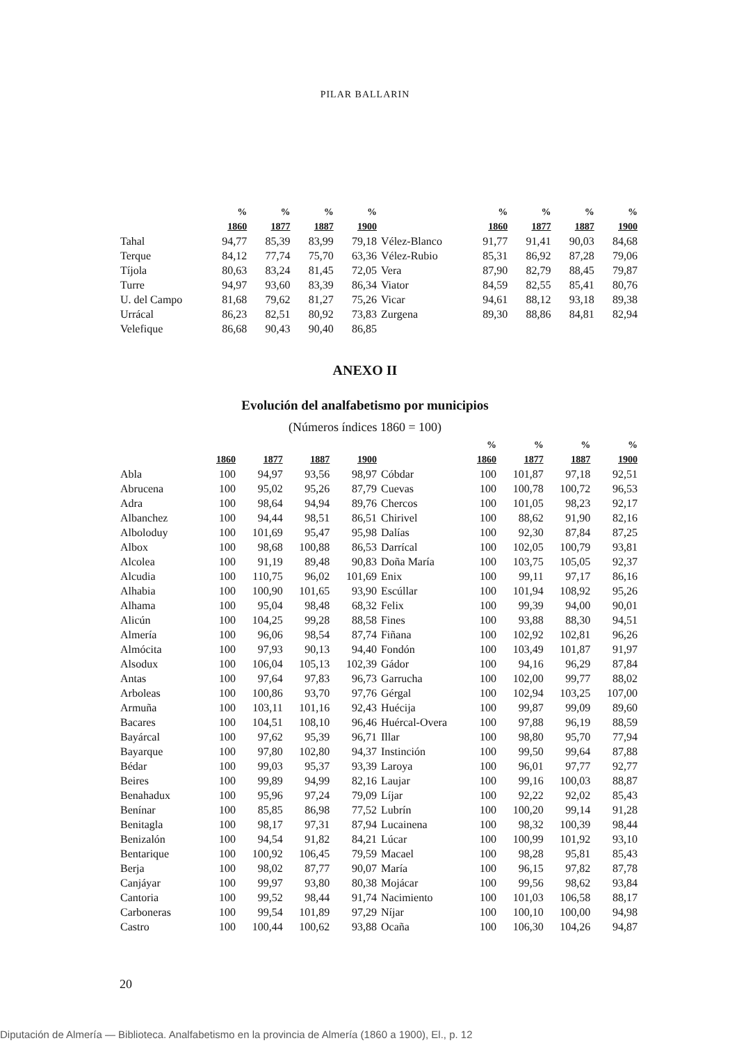PILAR BALLARIN
| | % | % | % | % | | % | % | % | % |
| --- | --- | --- | --- | --- | --- | --- | --- | --- | --- |
| | 1860 | 1877 | 1887 | 1900 | | 1860 | 1877 | 1887 | 1900 |
| Tahal | 94,77 | 85,39 | 83,99 | 79,18 | Vélez-Blanco | 91,77 | 91,41 | 90,03 | 84,68 |
| Terque | 84,12 | 77,74 | 75,70 | 63,36 | Vélez-Rubio | 85,31 | 86,92 | 87,28 | 79,06 |
| Tíjola | 80,63 | 83,24 | 81,45 | 72,05 | Vera | 87,90 | 82,79 | 88,45 | 79,87 |
| Turre | 94,97 | 93,60 | 83,39 | 86,34 | Viator | 84,59 | 82,55 | 85,41 | 80,76 |
| U. del Campo | 81,68 | 79,62 | 81,27 | 75,26 | Vicar | 94,61 | 88,12 | 93,18 | 89,38 |
| Urrácal | 86,23 | 82,51 | 80,92 | 73,83 | Zurgena | 89,30 | 88,86 | 84,81 | 82,94 |
| Velefique | 86,68 | 90,43 | 90,40 | 86,85 | | | | | |
ANEXO II
Evolución del analfabetismo por municipios
(Números índices 1860 = 100)
| | | | | | | % | % | % | % |
| --- | --- | --- | --- | --- | --- | --- | --- | --- | --- |
| | 1860 | 1877 | 1887 | 1900 | | 1860 | 1877 | 1887 | 1900 |
| Abla | 100 | 94,97 | 93,56 | 98,97 | Cóbdar | 100 | 101,87 | 97,18 | 92,51 |
| Abrucena | 100 | 95,02 | 95,26 | 87,79 | Cuevas | 100 | 100,78 | 100,72 | 96,53 |
| Adra | 100 | 98,64 | 94,94 | 89,76 | Chercos | 100 | 101,05 | 98,23 | 92,17 |
| Albanchez | 100 | 94,44 | 98,51 | 86,51 | Chirivel | 100 | 88,62 | 91,90 | 82,16 |
| Alboloduy | 100 | 101,69 | 95,47 | 95,98 | Dalías | 100 | 92,30 | 87,84 | 87,25 |
| Albox | 100 | 98,68 | 100,88 | 86,53 | Darrícal | 100 | 102,05 | 100,79 | 93,81 |
| Alcolea | 100 | 91,19 | 89,48 | 90,83 | Doña María | 100 | 103,75 | 105,05 | 92,37 |
| Alcudia | 100 | 110,75 | 96,02 | 101,69 | Enix | 100 | 99,11 | 97,17 | 86,16 |
| Alhabia | 100 | 100,90 | 101,65 | 93,90 | Escúllar | 100 | 101,94 | 108,92 | 95,26 |
| Alhama | 100 | 95,04 | 98,48 | 68,32 | Felix | 100 | 99,39 | 94,00 | 90,01 |
| Alicún | 100 | 104,25 | 99,28 | 88,58 | Fines | 100 | 93,88 | 88,30 | 94,51 |
| Almería | 100 | 96,06 | 98,54 | 87,74 | Fiñana | 100 | 102,92 | 102,81 | 96,26 |
| Almócita | 100 | 97,93 | 90,13 | 94,40 | Fondón | 100 | 103,49 | 101,87 | 91,97 |
| Alsodux | 100 | 106,04 | 105,13 | 102,39 | Gádor | 100 | 94,16 | 96,29 | 87,84 |
| Antas | 100 | 97,64 | 97,83 | 96,73 | Garrucha | 100 | 102,00 | 99,77 | 88,02 |
| Arboleas | 100 | 100,86 | 93,70 | 97,76 | Gérgal | 100 | 102,94 | 103,25 | 107,00 |
| Armuña | 100 | 103,11 | 101,16 | 92,43 | Huécija | 100 | 99,87 | 99,09 | 89,60 |
| Bacares | 100 | 104,51 | 108,10 | 96,46 | Huércal-Overa | 100 | 97,88 | 96,19 | 88,59 |
| Bayárcal | 100 | 97,62 | 95,39 | 96,71 | Illar | 100 | 98,80 | 95,70 | 77,94 |
| Bayarque | 100 | 97,80 | 102,80 | 94,37 | Instinción | 100 | 99,50 | 99,64 | 87,88 |
| Bédar | 100 | 99,03 | 95,37 | 93,39 | Laroya | 100 | 96,01 | 97,77 | 92,77 |
| Beires | 100 | 99,89 | 94,99 | 82,16 | Laujar | 100 | 99,16 | 100,03 | 88,87 |
| Benahadux | 100 | 95,96 | 97,24 | 79,09 | Líjar | 100 | 92,22 | 92,02 | 85,43 |
| Benínar | 100 | 85,85 | 86,98 | 77,52 | Lubrín | 100 | 100,20 | 99,14 | 91,28 |
| Benitagla | 100 | 98,17 | 97,31 | 87,94 | Lucainena | 100 | 98,32 | 100,39 | 98,44 |
| Benizalón | 100 | 94,54 | 91,82 | 84,21 | Lúcar | 100 | 100,99 | 101,92 | 93,10 |
| Bentarique | 100 | 100,92 | 106,45 | 79,59 | Macael | 100 | 98,28 | 95,81 | 85,43 |
| Berja | 100 | 98,02 | 87,77 | 90,07 | María | 100 | 96,15 | 97,82 | 87,78 |
| Canjáyar | 100 | 99,97 | 93,80 | 80,38 | Mojácar | 100 | 99,56 | 98,62 | 93,84 |
| Cantoria | 100 | 99,52 | 98,44 | 91,74 | Nacimiento | 100 | 101,03 | 106,58 | 88,17 |
| Carboneras | 100 | 99,54 | 101,89 | 97,29 | Níjar | 100 | 100,10 | 100,00 | 94,98 |
| Castro | 100 | 100,44 | 100,62 | 93,88 | Ocaña | 100 | 106,30 | 104,26 | 94,87 |
20
Diputación de Almería — Biblioteca. Analfabetismo en la provincia de Almería (1860 a 1900), El., p. 12